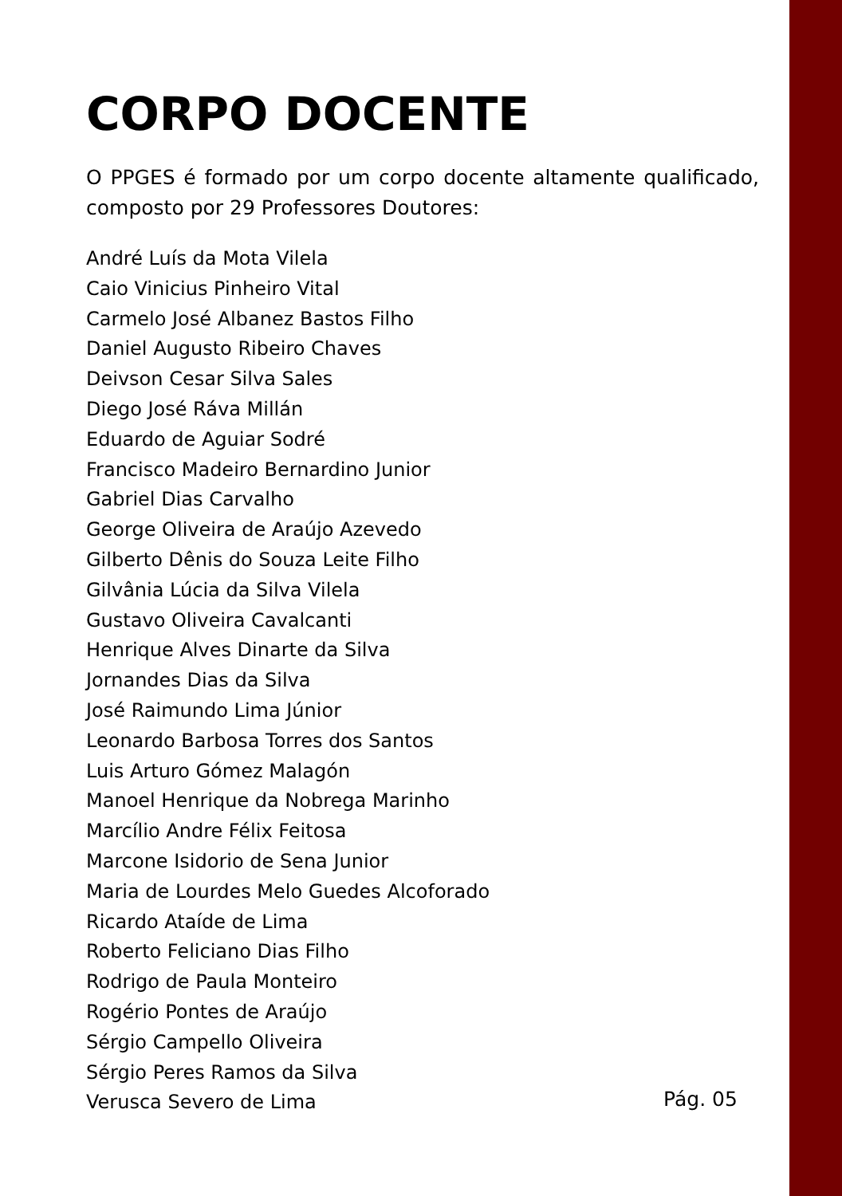CORPO DOCENTE
O PPGES é formado por um corpo docente altamente qualificado, composto por 29 Professores Doutores:
André Luís da Mota Vilela
Caio Vinicius Pinheiro Vital
Carmelo José Albanez Bastos Filho
Daniel Augusto Ribeiro Chaves
Deivson Cesar Silva Sales
Diego José Ráva Millán
Eduardo de Aguiar Sodré
Francisco Madeiro Bernardino Junior
Gabriel Dias Carvalho
George Oliveira de Araújo Azevedo
Gilberto Dênis do Souza Leite Filho
Gilvânia Lúcia da Silva Vilela
Gustavo Oliveira Cavalcanti
Henrique Alves Dinarte da Silva
Jornandes Dias da Silva
José Raimundo Lima Júnior
Leonardo Barbosa Torres dos Santos
Luis Arturo Gómez Malagón
Manoel Henrique da Nobrega Marinho
Marcílio Andre Félix Feitosa
Marcone Isidorio de Sena Junior
Maria de Lourdes Melo Guedes Alcoforado
Ricardo Ataíde de Lima
Roberto Feliciano Dias Filho
Rodrigo de Paula Monteiro
Rogério Pontes de Araújo
Sérgio Campello Oliveira
Sérgio Peres Ramos da Silva
Verusca Severo de Lima
Pág. 05